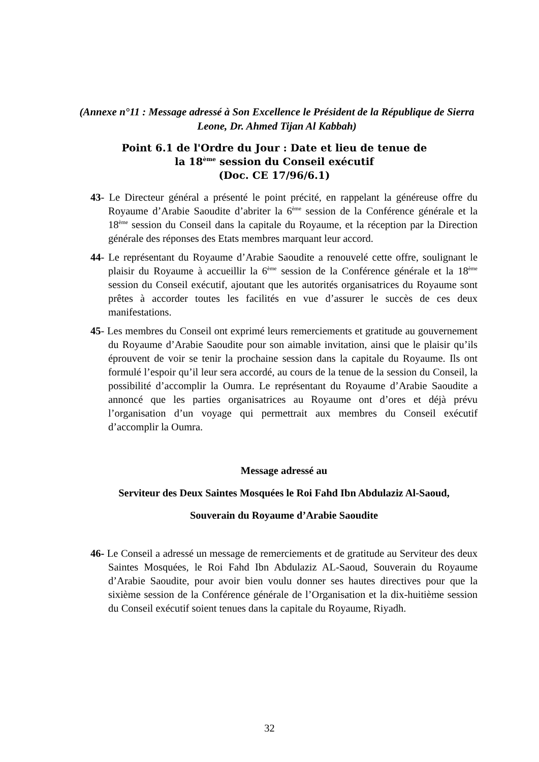(Annexe n°11 : Message adressé à Son Excellence le Président de la République de Sierra Leone, Dr. Ahmed Tijan Al Kabbah)
Point 6.1 de l'Ordre du Jour : Date et lieu de tenue de
la 18<sup>ème</sup> session du Conseil exécutif
(Doc. CE 17/96/6.1)
43- Le Directeur général a présenté le point précité, en rappelant la généreuse offre du Royaume d’Arabie Saoudite d’abriter la 6<sup>ème</sup> session de la Conférence générale et la 18<sup>ème</sup> session du Conseil dans la capitale du Royaume, et la réception par la Direction générale des réponses des Etats membres marquant leur accord.
44- Le représentant du Royaume d’Arabie Saoudite a renouvelé cette offre, soulignant le plaisir du Royaume à accueillir la 6<sup>ème</sup> session de la Conférence générale et la 18<sup>ème</sup> session du Conseil exécutif, ajoutant que les autorités organisatrices du Royaume sont prêtes à accorder toutes les facilités en vue d’assurer le succès de ces deux manifestations.
45- Les membres du Conseil ont exprimé leurs remerciements et gratitude au gouvernement du Royaume d’Arabie Saoudite pour son aimable invitation, ainsi que le plaisir qu’ils éprouvent de voir se tenir la prochaine session dans la capitale du Royaume. Ils ont formulé l’espoir qu’il leur sera accordé, au cours de la tenue de la session du Conseil, la possibilité d’accomplir la Oumra. Le représentant du Royaume d’Arabie Saoudite a annoncé que les parties organisatrices au Royaume ont d’ores et déjà prévu l’organisation d’un voyage qui permettrait aux membres du Conseil exécutif d’accomplir la Oumra.
Message adressé au
Serviteur des Deux Saintes Mosquées le Roi Fahd Ibn Abdulaziz Al-Saoud,
Souverain du Royaume d’Arabie Saoudite
46- Le Conseil a adressé un message de remerciements et de gratitude au Serviteur des deux Saintes Mosquées, le Roi Fahd Ibn Abdulaziz AL-Saoud, Souverain du Royaume d’Arabie Saoudite, pour avoir bien voulu donner ses hautes directives pour que la sixième session de la Conférence générale de l’Organisation et la dix-huitième session du Conseil exécutif soient tenues dans la capitale du Royaume, Riyadh.
32